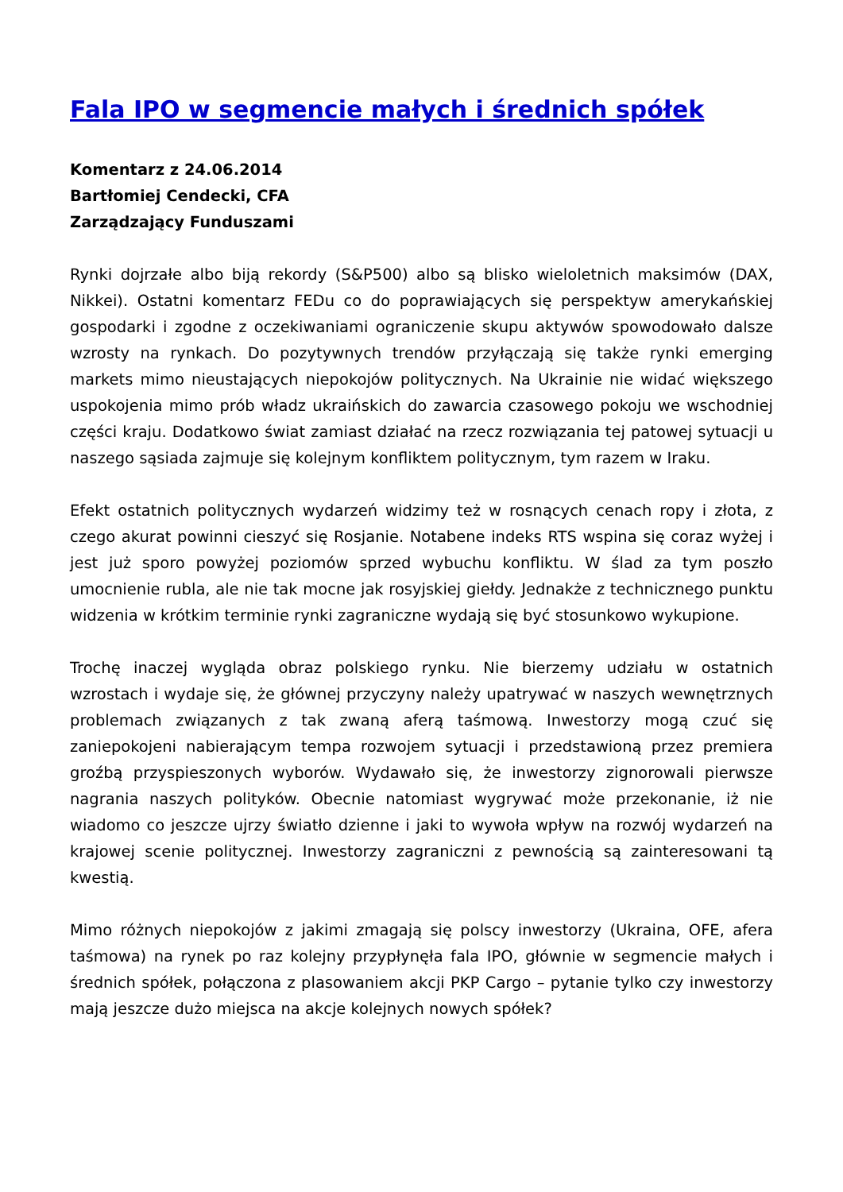Fala IPO w segmencie małych i średnich spółek
Komentarz z 24.06.2014
Bartłomiej Cendecki, CFA
Zarządzający Funduszami
Rynki dojrzałe albo biją rekordy (S&P500) albo są blisko wieloletnich maksimów (DAX, Nikkei). Ostatni komentarz FEDu co do poprawiających się perspektyw amerykańskiej gospodarki i zgodne z oczekiwaniami ograniczenie skupu aktywów spowodowało dalsze wzrosty na rynkach. Do pozytywnych trendów przyłączają się także rynki emerging markets mimo nieustających niepokojów politycznych. Na Ukrainie nie widać większego uspokojenia mimo prób władz ukraińskich do zawarcia czasowego pokoju we wschodniej części kraju. Dodatkowo świat zamiast działać na rzecz rozwiązania tej patowej sytuacji u naszego sąsiada zajmuje się kolejnym konfliktem politycznym, tym razem w Iraku.
Efekt ostatnich politycznych wydarzeń widzimy też w rosnących cenach ropy i złota, z czego akurat powinni cieszyć się Rosjanie. Notabene indeks RTS wspina się coraz wyżej i jest już sporo powyżej poziomów sprzed wybuchu konfliktu. W ślad za tym poszło umocnienie rubla, ale nie tak mocne jak rosyjskiej giełdy. Jednakże z technicznego punktu widzenia w krótkim terminie rynki zagraniczne wydają się być stosunkowo wykupione.
Trochę inaczej wygląda obraz polskiego rynku. Nie bierzemy udziału w ostatnich wzrostach i wydaje się, że głównej przyczyny należy upatrywać w naszych wewnętrznych problemach związanych z tak zwaną aferą taśmową. Inwestorzy mogą czuć się zaniepokojeni nabierającym tempa rozwojem sytuacji i przedstawioną przez premiera groźbą przyspieszonych wyborów. Wydawało się, że inwestorzy zignorowali pierwsze nagrania naszych polityków. Obecnie natomiast wygrywać może przekonanie, iż nie wiadomo co jeszcze ujrzy światło dzienne i jaki to wywoła wpływ na rozwój wydarzeń na krajowej scenie politycznej. Inwestorzy zagraniczni z pewnością są zainteresowani tą kwestią.
Mimo różnych niepokojów z jakimi zmagają się polscy inwestorzy (Ukraina, OFE, afera taśmowa) na rynek po raz kolejny przypłynęła fala IPO, głównie w segmencie małych i średnich spółek, połączona z plasowaniem akcji PKP Cargo – pytanie tylko czy inwestorzy mają jeszcze dużo miejsca na akcje kolejnych nowych spółek?